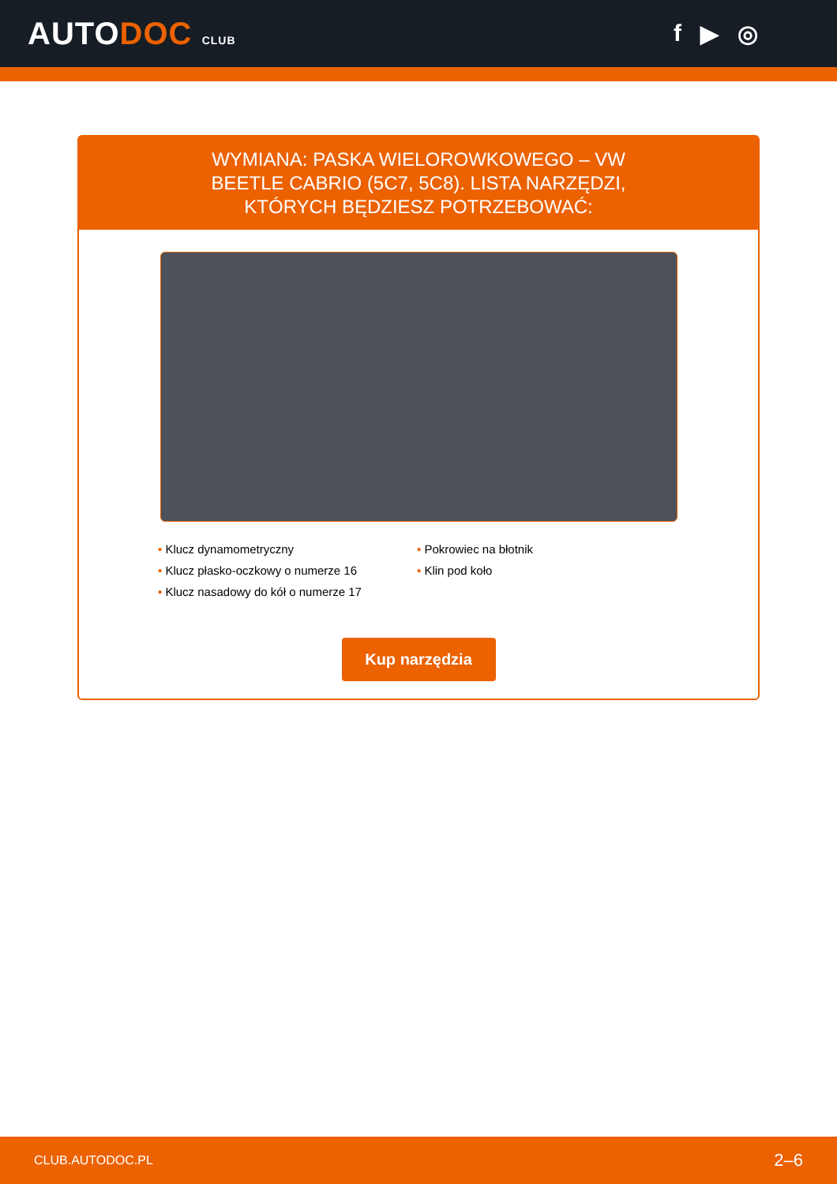AUTODOC CLUB
f ▶ ◎
WYMIANA: PASKA WIELOROWKOWEGO – VW BEETLE CABRIO (5C7, 5C8). LISTA NARZĘDZI, KTÓRYCH BĘDZIESZ POTRZEBOWAĆ:
• Klucz dynamometryczny
• Pokrowiec na błotnik
• Klucz płasko-oczkowy o numerze 16
• Klin pod koło
• Klucz nasadowy do kół o numerze 17
Kup narzędzia
CLUB.AUTODOC.PL 2–6